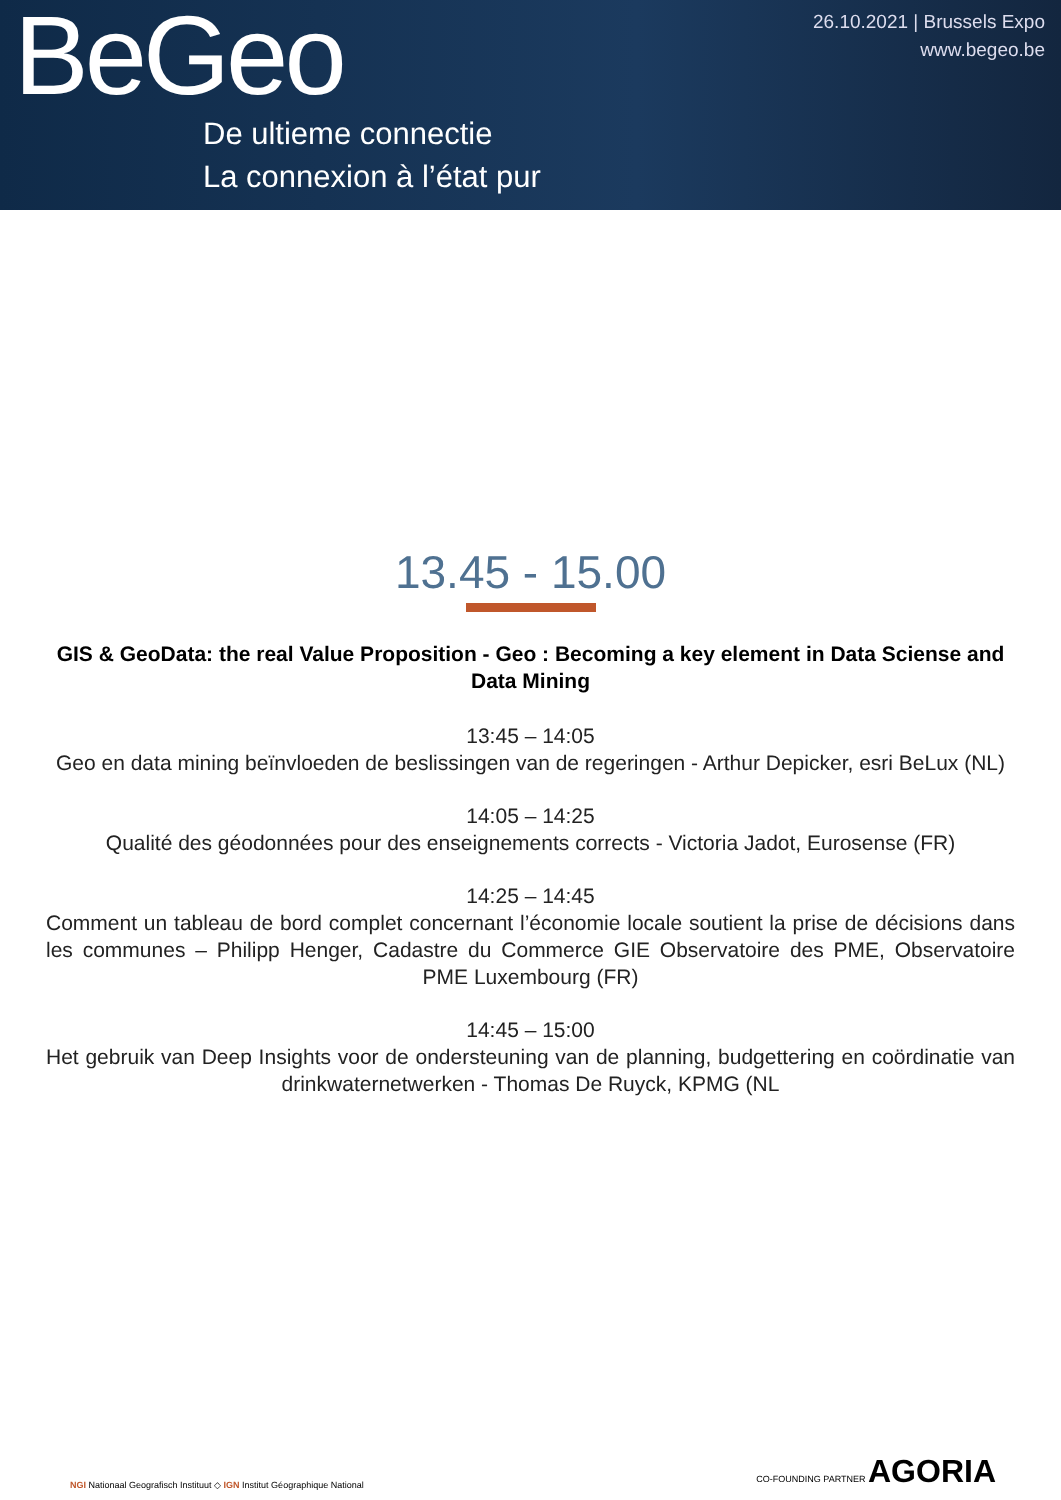BeGeo
De ultieme connectie
La connexion à l’état pur
26.10.2021 | Brussels Expo
www.begeo.be
13.45 - 15.00
GIS & GeoData: the real Value Proposition - Geo : Becoming a key element in Data Sciense and Data Mining
13:45 – 14:05
Geo en data mining beïnvloeden de beslissingen van de regeringen - Arthur Depicker, esri BeLux (NL)
14:05 – 14:25
Qualité des géodonnées pour des enseignements corrects - Victoria Jadot, Eurosense (FR)
14:25 – 14:45
Comment un tableau de bord complet concernant l’économie locale soutient la prise de décisions dans les communes – Philipp Henger, Cadastre du Commerce GIE Observatoire des PME, Observatoire PME Luxembourg (FR)
14:45 – 15:00
Het gebruik van Deep Insights voor de ondersteuning van de planning, budgettering en coördinatie van drinkwaternetwerken - Thomas De Ruyck, KPMG (NL
NGI Nationaal Geografisch Instituut ◇ IGN Institut Géographique National
CO-FOUNDING PARTNER AGORIA